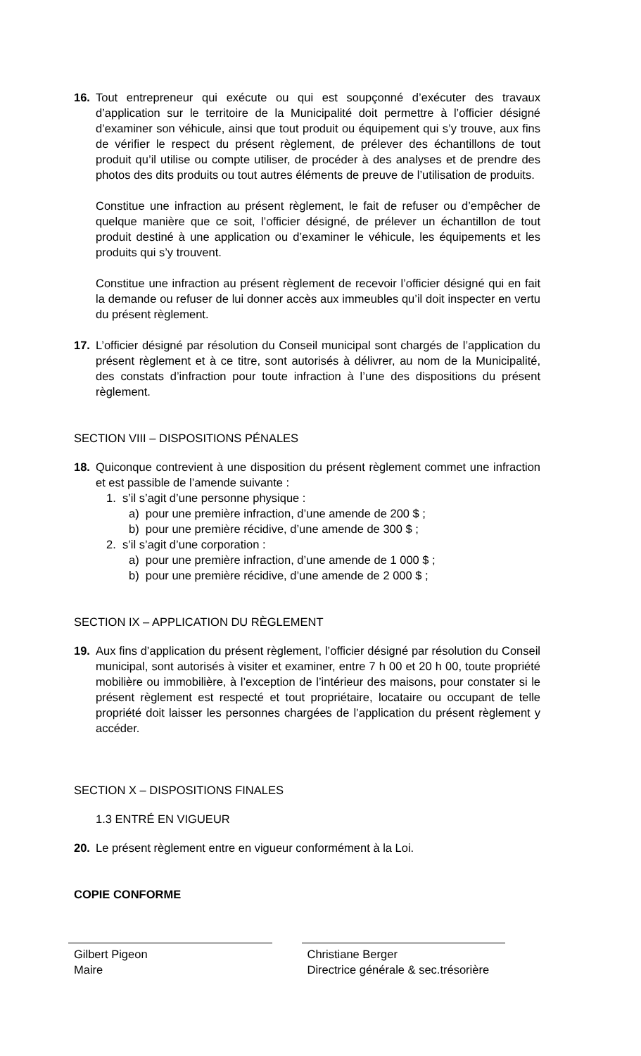16. Tout entrepreneur qui exécute ou qui est soupçonné d’exécuter des travaux d’application sur le territoire de la Municipalité doit permettre à l’officier désigné d’examiner son véhicule, ainsi que tout produit ou équipement qui s’y trouve, aux fins de vérifier le respect du présent règlement, de prélever des échantillons de tout produit qu’il utilise ou compte utiliser, de procéder à des analyses et de prendre des photos des dits produits ou tout autres éléments de preuve de l’utilisation de produits.
Constitue une infraction au présent règlement, le fait de refuser ou d’empêcher de quelque manière que ce soit, l’officier désigné, de prélever un échantillon de tout produit destiné à une application ou d’examiner le véhicule, les équipements et les produits qui s’y trouvent.
Constitue une infraction au présent règlement de recevoir l’officier désigné qui en fait la demande ou refuser de lui donner accès aux immeubles qu’il doit inspecter en vertu du présent règlement.
17. L’officier désigné par résolution du Conseil municipal sont chargés de l’application du présent règlement et à ce titre, sont autorisés à délivrer, au nom de la Municipalité, des constats d’infraction pour toute infraction à l’une des dispositions du présent règlement.
SECTION VIII – DISPOSITIONS PÉNALES
18. Quiconque contrevient à une disposition du présent règlement commet une infraction et est passible de l’amende suivante :
1. s’il s’agit d’une personne physique :
a) pour une première infraction, d’une amende de 200 $ ;
b) pour une première récidive, d’une amende de 300 $ ;
2. s’il s’agit d’une corporation :
a) pour une première infraction, d’une amende de 1 000 $ ;
b) pour une première récidive, d’une amende de 2 000 $ ;
SECTION IX – APPLICATION DU RÈGLEMENT
19. Aux fins d’application du présent règlement, l’officier désigné par résolution du Conseil municipal, sont autorisés à visiter et examiner, entre 7 h 00 et 20 h 00, toute propriété mobilière ou immobilière, à l’exception de l’intérieur des maisons, pour constater si le présent règlement est respecté et tout propriétaire, locataire ou occupant de telle propriété doit laisser les personnes chargées de l’application du présent règlement y accéder.
SECTION X – DISPOSITIONS FINALES
1.3 ENTRÉ EN VIGUEUR
20. Le présent règlement entre en vigueur conformément à la Loi.
COPIE CONFORME
Gilbert Pigeon
Maire
Christiane Berger
Directrice générale & sec.trésorière